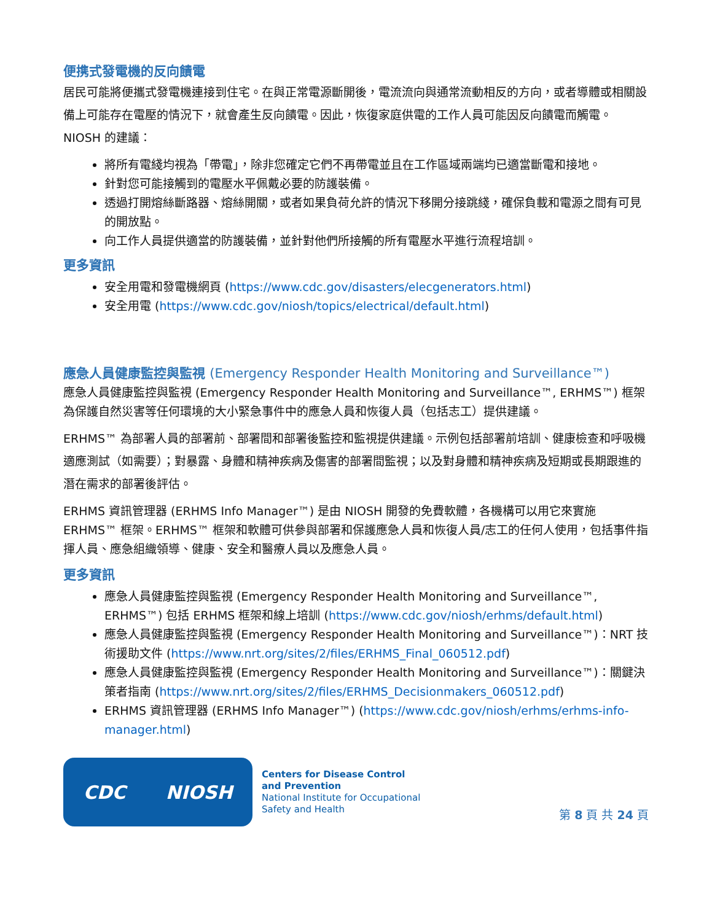便携式發電機的反向饋電
居民可能將便攜式發電機連接到住宅。在與正常電源斷開後，電流流向與通常流動相反的方向，或者導體或相關設備上可能存在電壓的情況下，就會產生反向饋電。因此，恢復家庭供電的工作人員可能因反向饋電而觸電。NIOSH 的建議：
將所有電綫均視為「帶電」，除非您確定它們不再帶電並且在工作區域兩端均已適當斷電和接地。
針對您可能接觸到的電壓水平佩戴必要的防護裝備。
透過打開熔絲斷路器、熔絲開關，或者如果負荷允許的情況下移開分接跳綫，確保負載和電源之間有可見的開放點。
向工作人員提供適當的防護裝備，並針對他們所接觸的所有電壓水平進行流程培訓。
更多資訊
安全用電和發電機網頁 (https://www.cdc.gov/disasters/elecgenerators.html)
安全用電 (https://www.cdc.gov/niosh/topics/electrical/default.html)
應急人員健康監控與監視 (Emergency Responder Health Monitoring and Surveillance™)
應急人員健康監控與監視 (Emergency Responder Health Monitoring and Surveillance™, ERHMS™) 框架為保護自然災害等任何環境的大小緊急事件中的應急人員和恢復人員（包括志工）提供建議。
ERHMS™ 為部署人員的部署前、部署間和部署後監控和監視提供建議。示例包括部署前培訓、健康檢查和呼吸機適應測試（如需要）；對暴露、身體和精神疾病及傷害的部署間監視；以及對身體和精神疾病及短期或長期跟進的潛在需求的部署後評估。
ERHMS 資訊管理器 (ERHMS Info Manager™) 是由 NIOSH 開發的免費軟體，各機構可以用它來實施 ERHMS™ 框架。ERHMS™ 框架和軟體可供參與部署和保護應急人員和恢復人員/志工的任何人使用，包括事件指揮人員、應急組織領導、健康、安全和醫療人員以及應急人員。
更多資訊
應急人員健康監控與監視 (Emergency Responder Health Monitoring and Surveillance™, ERHMS™) 包括 ERHMS 框架和線上培訓 (https://www.cdc.gov/niosh/erhms/default.html)
應急人員健康監控與監視 (Emergency Responder Health Monitoring and Surveillance™)：NRT 技術援助文件 (https://www.nrt.org/sites/2/files/ERHMS_Final_060512.pdf)
應急人員健康監控與監視 (Emergency Responder Health Monitoring and Surveillance™)：關鍵決策者指南 (https://www.nrt.org/sites/2/files/ERHMS_Decisionmakers_060512.pdf)
ERHMS 資訊管理器 (ERHMS Info Manager™) (https://www.cdc.gov/niosh/erhms/erhms-info-manager.html)
CDC NIOSH
Centers for Disease Control
and Prevention
National Institute for Occupational
Safety and Health
第 8 頁 共 24 頁